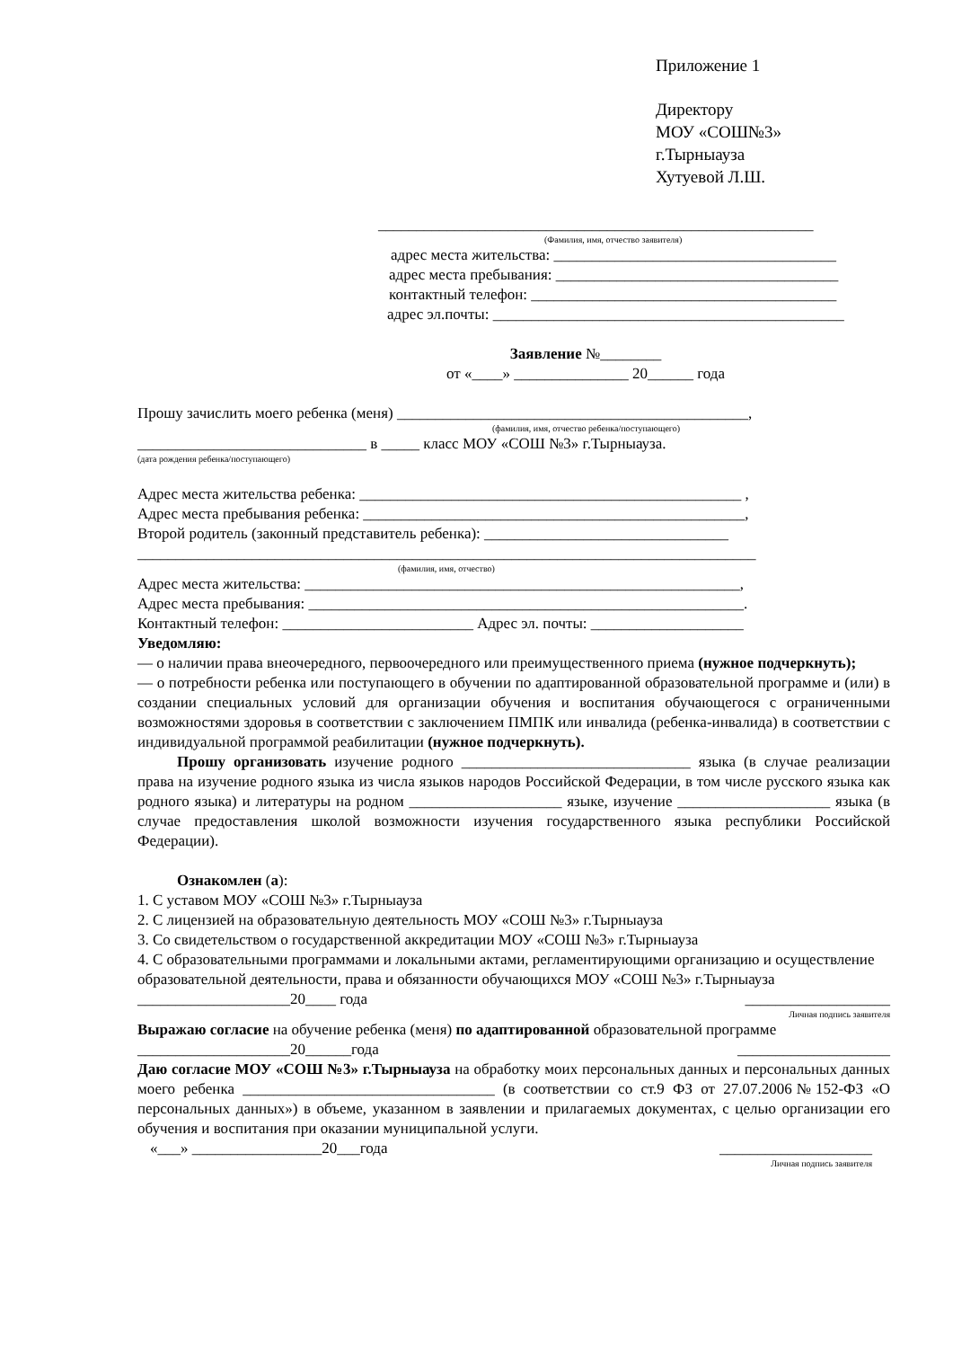Приложение 1
Директору
МОУ «СОШ№3»
г.Тырныауза
Хутуевой Л.Ш.
_________________________________________________________
(Фамилия, имя, отчество заявителя)
адрес места жительства: _____________________________________
адрес места пребывания: _____________________________________
контактный телефон: ________________________________________
адрес эл.почты: ______________________________________________
Заявление №________
от «____» _______________ 20______ года
Прошу зачислить моего ребенка (меня) ______________________________________________,
(фамилия, имя, отчество ребенка/поступающего)
______________________________ в _____ класс МОУ «СОШ №3» г.Тырныауза.
(дата рождения ребенка/поступающего)
Адрес места жительства ребенка: __________________________________________________ ,
Адрес места пребывания ребенка: __________________________________________________,
Второй родитель (законный представитель ребенка): ________________________________
_________________________________________________________________________________
(фамилия, имя, отчество)
Адрес места жительства: _________________________________________________________,
Адрес места пребывания: _________________________________________________________.
Контактный телефон: _________________________ Адрес эл. почты: ____________________
Уведомляю:
— о наличии права внеочередного, первоочередного или преимущественного приема (нужное подчеркнуть);
— о потребности ребенка или поступающего в обучении по адаптированной образовательной программе и (или) в создании специальных условий для организации обучения и воспитания обучающегося с ограниченными возможностями здоровья в соответствии с заключением ПМПК или инвалида (ребенка-инвалида) в соответствии с индивидуальной программой реабилитации (нужное подчеркнуть).
Прошу организовать изучение родного ______________________________ языка (в случае реализации права на изучение родного языка из числа языков народов Российской Федерации, в том числе русского языка как родного языка) и литературы на родном ____________________ языке, изучение ____________________ языка (в случае предоставления школой возможности изучения государственного языка республики Российской Федерации).
Ознакомлен (а):
1. С уставом МОУ «СОШ №3» г.Тырныауза
2. С лицензией на образовательную деятельность МОУ «СОШ №3» г.Тырныауза
3. Со свидетельством о государственной аккредитации МОУ «СОШ №3» г.Тырныауза
4. С образовательными программами и локальными актами, регламентирующими организацию и осуществление образовательной деятельности, права и обязанности обучающихся МОУ «СОШ №3» г.Тырныауза
____________________20____ года ___________________
Личная подпись заявителя
Выражаю согласие на обучение ребенка (меня) по адаптированной образовательной программе
____________________20______года ____________________
Даю согласие МОУ «СОШ №3» г.Тырныауза на обработку моих персональных данных и персональных данных моего ребенка _________________________________ (в соответствии со ст.9 ФЗ от 27.07.2006№152-ФЗ «О персональных данных») в объеме, указанном в заявлении и прилагаемых документах, с целью организации его обучения и воспитания при оказании муниципальной услуги.
«___» _________________20___года ____________________
Личная подпись заявителя